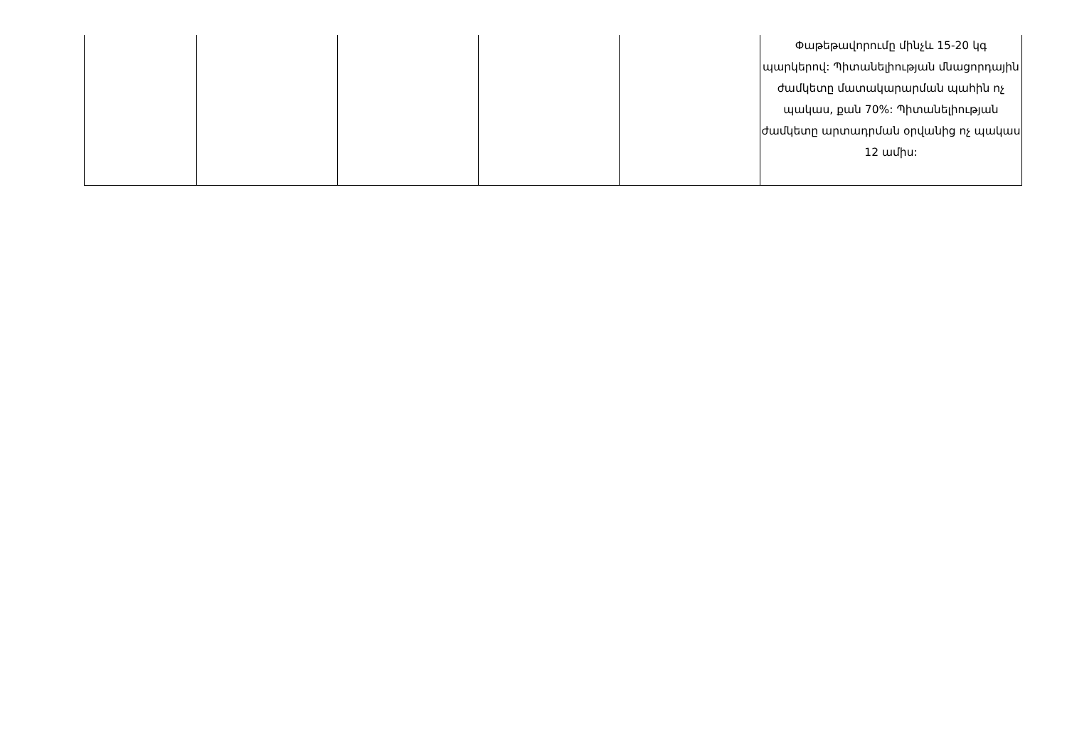| | | | | | Փաթեթավորումը մինչև 15-20 կգ պարկերով: Պիտանելիության մնացորդային ժամկետը մատակարարման պահին ոչ պակաս, քան 70%: Պիտանելիության ժամկետը արտադրման օրվանից ոչ պակաս 12 ամիս: |